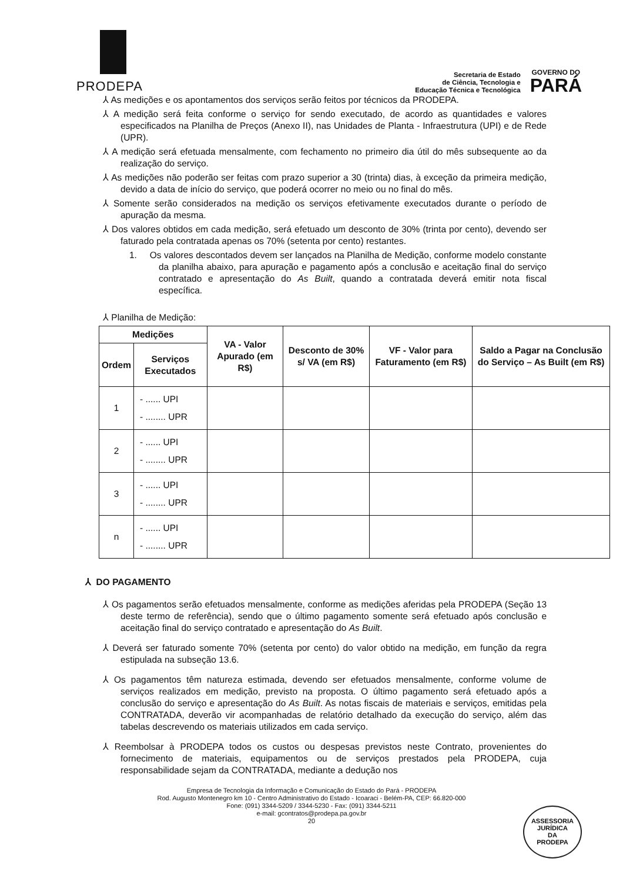PRODEPA
Secretaria de Estado
de Ciência, Tecnologia e
Educação Técnica e Tecnológica
GOVERNO DO
PARÁ
⅄ As medições e os apontamentos dos serviços serão feitos por técnicos da PRODEPA.
⅄ A medição será feita conforme o serviço for sendo executado, de acordo as quantidades e valores especificados na Planilha de Preços (Anexo II), nas Unidades de Planta - Infraestrutura (UPI) e de Rede (UPR).
⅄ A medição será efetuada mensalmente, com fechamento no primeiro dia útil do mês subsequente ao da realização do serviço.
⅄ As medições não poderão ser feitas com prazo superior a 30 (trinta) dias, à exceção da primeira medição, devido a data de início do serviço, que poderá ocorrer no meio ou no final do mês.
⅄ Somente serão considerados na medição os serviços efetivamente executados durante o período de apuração da mesma.
⅄ Dos valores obtidos em cada medição, será efetuado um desconto de 30% (trinta por cento), devendo ser faturado pela contratada apenas os 70% (setenta por cento) restantes.
1. Os valores descontados devem ser lançados na Planilha de Medição, conforme modelo constante da planilha abaixo, para apuração e pagamento após a conclusão e aceitação final do serviço contratado e apresentação do As Built, quando a contratada deverá emitir nota fiscal específica.
⅄ Planilha de Medição:
| Medições | | VA - Valor Apurado (em R$) | Desconto de 30% s/ VA (em R$) | VF - Valor para Faturamento (em R$) | Saldo a Pagar na Conclusão do Serviço – As Built (em R$) |
| --- | --- | --- | --- | --- | --- |
| Ordem | Serviços Executados | | | | |
| 1 | - ...... UPI - ........ UPR | | | | |
| 2 | - ...... UPI - ........ UPR | | | | |
| 3 | - ...... UPI - ........ UPR | | | | |
| n | - ...... UPI - ........ UPR | | | | |
⅄ DO PAGAMENTO
⅄ Os pagamentos serão efetuados mensalmente, conforme as medições aferidas pela PRODEPA (Seção 13 deste termo de referência), sendo que o último pagamento somente será efetuado após conclusão e aceitação final do serviço contratado e apresentação do As Built.
⅄ Deverá ser faturado somente 70% (setenta por cento) do valor obtido na medição, em função da regra estipulada na subseção 13.6.
⅄ Os pagamentos têm natureza estimada, devendo ser efetuados mensalmente, conforme volume de serviços realizados em medição, previsto na proposta. O último pagamento será efetuado após a conclusão do serviço e apresentação do As Built. As notas fiscais de materiais e serviços, emitidas pela CONTRATADA, deverão vir acompanhadas de relatório detalhado da execução do serviço, além das tabelas descrevendo os materiais utilizados em cada serviço.
⅄ Reembolsar à PRODEPA todos os custos ou despesas previstos neste Contrato, provenientes do fornecimento de materiais, equipamentos ou de serviços prestados pela PRODEPA, cuja responsabilidade sejam da CONTRATADA, mediante a dedução nos
Empresa de Tecnologia da Informação e Comunicação do Estado do Pará - PRODEPA
Rod. Augusto Montenegro km 10 - Centro Administrativo do Estado - Icoaraci - Belém-PA, CEP: 66.820-000
Fone: (091) 3344-5209 / 3344-5230 - Fax: (091) 3344-5211
e-mail: gcontratos@prodepa.pa.gov.br
20
ASSESSORIA
JURÍDICA
DA
PRODEPA